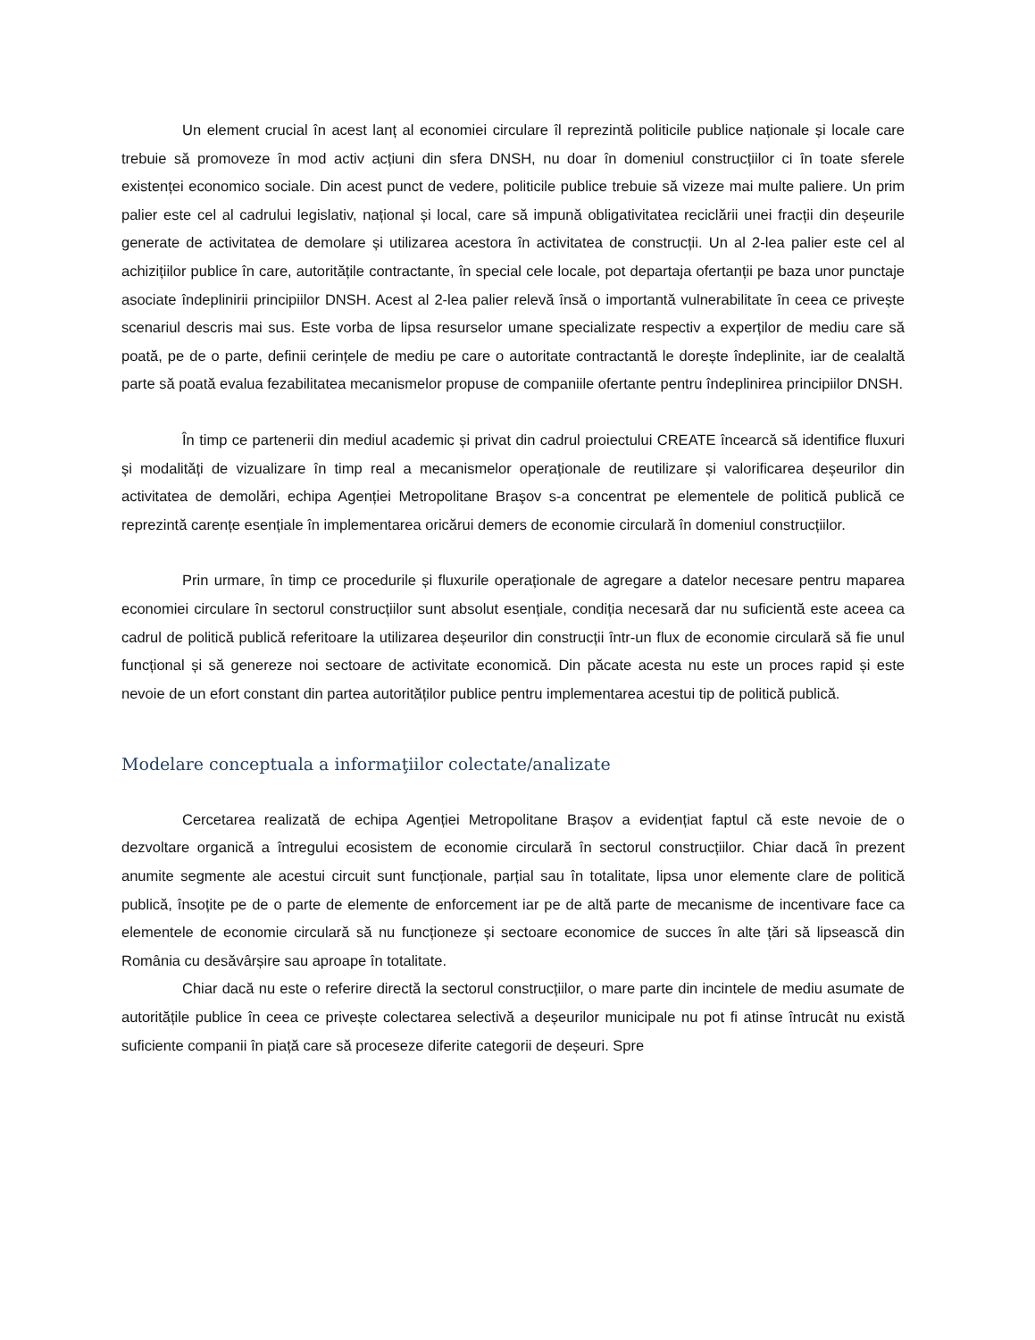Un element crucial în acest lanț al economiei circulare îl reprezintă politicile publice naționale și locale care trebuie să promoveze în mod activ acțiuni din sfera DNSH, nu doar în domeniul construcțiilor ci în toate sferele existenței economico sociale. Din acest punct de vedere, politicile publice trebuie să vizeze mai multe paliere. Un prim palier este cel al cadrului legislativ, național și local, care să impună obligativitatea reciclării unei fracții din deșeurile generate de activitatea de demolare și utilizarea acestora în activitatea de construcții. Un al 2-lea palier este cel al achizițiilor publice în care, autoritățile contractante, în special cele locale, pot departaja ofertanții pe baza unor punctaje asociate îndeplinirii principiilor DNSH. Acest al 2-lea palier relevă însă o importantă vulnerabilitate în ceea ce privește scenariul descris mai sus. Este vorba de lipsa resurselor umane specializate respectiv a experților de mediu care să poată, pe de o parte, definii cerințele de mediu pe care o autoritate contractantă le dorește îndeplinite, iar de cealaltă parte să poată evalua fezabilitatea mecanismelor propuse de companiile ofertante pentru îndeplinirea principiilor DNSH.
În timp ce partenerii din mediul academic și privat din cadrul proiectului CREATE încearcă să identifice fluxuri și modalități de vizualizare în timp real a mecanismelor operaționale de reutilizare și valorificarea deșeurilor din activitatea de demolări, echipa Agenției Metropolitane Braşov s-a concentrat pe elementele de politică publică ce reprezintă carențe esențiale în implementarea oricărui demers de economie circulară în domeniul construcțiilor.
Prin urmare, în timp ce procedurile și fluxurile operaționale de agregare a datelor necesare pentru maparea economiei circulare în sectorul construcțiilor sunt absolut esențiale, condiția necesară dar nu suficientă este aceea ca cadrul de politică publică referitoare la utilizarea deșeurilor din construcții într-un flux de economie circulară să fie unul funcțional și să genereze noi sectoare de activitate economică. Din păcate acesta nu este un proces rapid și este nevoie de un efort constant din partea autorităților publice pentru implementarea acestui tip de politică publică.
Modelare conceptuala a informaţiilor colectate/analizate
Cercetarea realizată de echipa Agenției Metropolitane Brașov a evidențiat faptul că este nevoie de o dezvoltare organică a întregului ecosistem de economie circulară în sectorul construcțiilor. Chiar dacă în prezent anumite segmente ale acestui circuit sunt funcționale, parțial sau în totalitate, lipsa unor elemente clare de politică publică, însoțite pe de o parte de elemente de enforcement iar pe de altă parte de mecanisme de incentivare face ca elementele de economie circulară să nu funcționeze și sectoare economice de succes în alte țări să lipsească din România cu desăvârșire sau aproape în totalitate.
Chiar dacă nu este o referire directă la sectorul construcțiilor, o mare parte din incintele de mediu asumate de autoritățile publice în ceea ce privește colectarea selectivă a deșeurilor municipale nu pot fi atinse întrucât nu există suficiente companii în piață care să proceseze diferite categorii de deșeuri. Spre